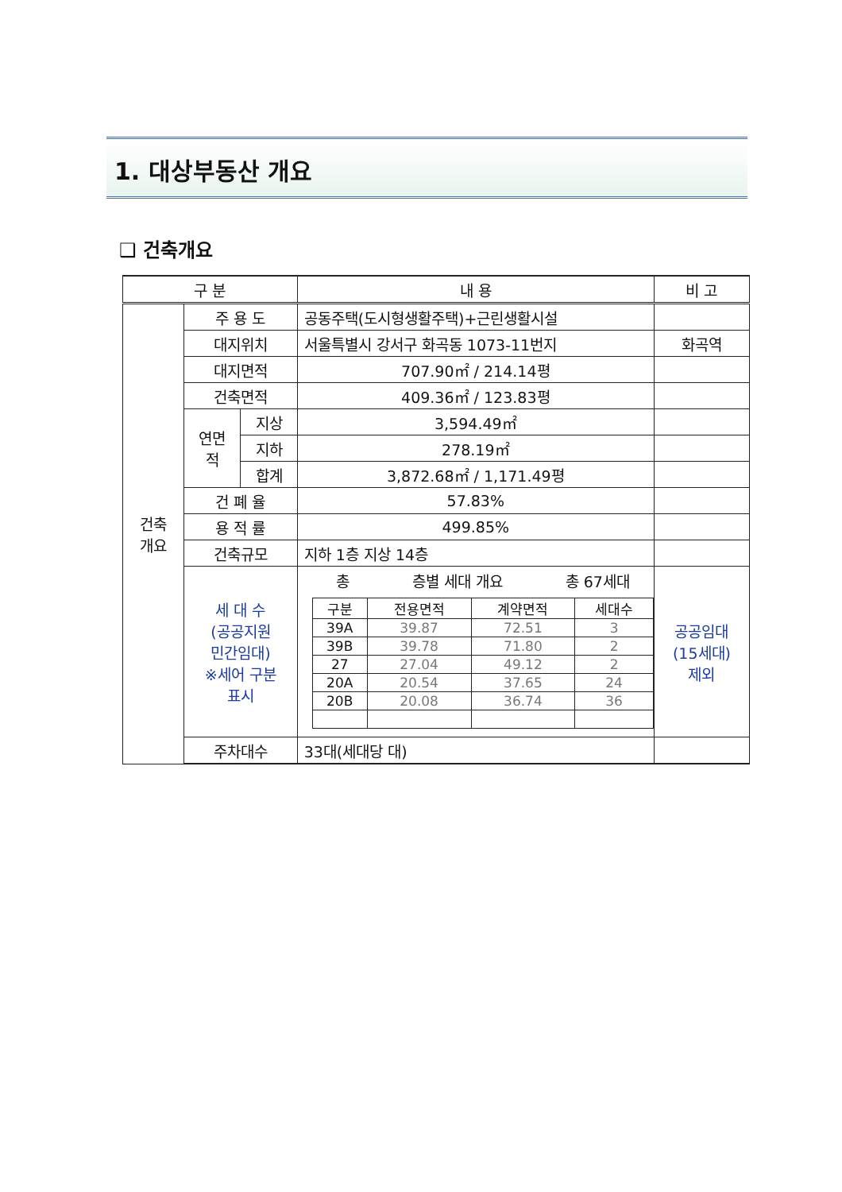1. 대상부동산 개요
❑ 건축개요
| 구 분 | | | 내 용 | 비 고 |
| --- | --- | --- | --- | --- |
| 건축 개요 | 주 용 도 | | 공동주택(도시형생활주택)+근린생활시설 | |
| | 대지위치 | | 서울특별시 강서구 화곡동 1073-11번지 | 화곡역 |
| | 대지면적 | | 707.90㎡ / 214.14평 | |
| | 건축면적 | | 409.36㎡ / 123.83평 | |
| | 연면 적 | 지상 | 3,594.49㎡ | |
| | | 지하 | 278.19㎡ | |
| | | 합계 | 3,872.68㎡ / 1,171.49평 | |
| | 건 폐 율 | | 57.83% | |
| | 용 적 률 | | 499.85% | |
| | 건축규모 | | 지하 1층 지상 14층 | |
| | 세 대 수 (공공지원 민간임대) ※세어 구분 표시 | | 총 층별 세대 개요 총 67세대 / 구분 / 전용면적 / 계약면적 / 세대수 / / --- / --- / --- / --- / / 39A / 39.87 / 72.51 / 3 / / 39B / 39.78 / 71.80 / 2 / / 27 / 27.04 / 49.12 / 2 / / 20A / 20.54 / 37.65 / 24 / / 20B / 20.08 / 36.74 / 36 / | 공공임대 (15세대) 제외 |
| | 주차대수 | | 33대(세대당 대) | |